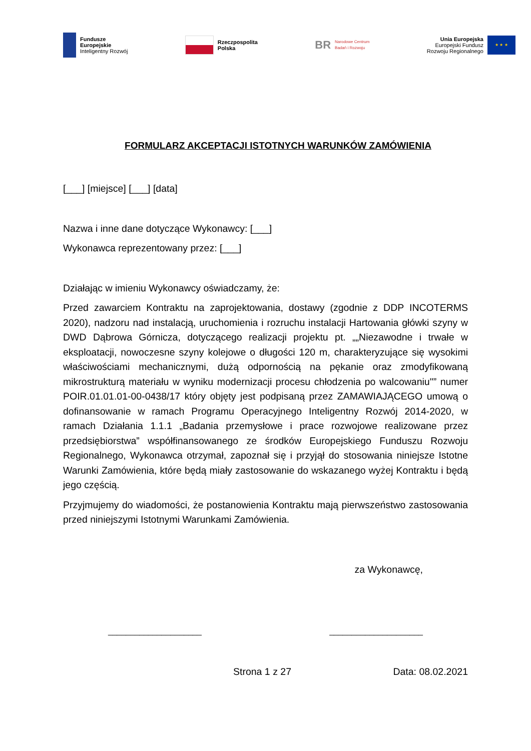Fundusze
Europejskie
Inteligentny Rozwój
Rzeczpospolita
Polska
BR
Narodowe Centrum
Badań i Rozwoju
Unia Europejska
Europejski Fundusz
Rozwoju Regionalnego
★ ★ ★
FORMULARZ AKCEPTACJI ISTOTNYCH WARUNKÓW ZAMÓWIENIA
[___] [miejsce] [___] [data]
Nazwa i inne dane dotyczące Wykonawcy: [___]
Wykonawca reprezentowany przez: [___]
Działając w imieniu Wykonawcy oświadczamy, że:
Przed zawarciem Kontraktu na zaprojektowania, dostawy (zgodnie z DDP INCOTERMS 2020), nadzoru nad instalacją, uruchomienia i rozruchu instalacji Hartowania główki szyny w DWD Dąbrowa Górnicza, dotyczącego realizacji projektu pt. „„Niezawodne i trwałe w eksploatacji, nowoczesne szyny kolejowe o długości 120 m, charakteryzujące się wysokimi właściwościami mechanicznymi, dużą odpornością na pękanie oraz zmodyfikowaną mikrostrukturą materiału w wyniku modernizacji procesu chłodzenia po walcowaniu"” numer POIR.01.01.01-00-0438/17 który objęty jest podpisaną przez ZAMAWIAJĄCEGO umową o dofinansowanie w ramach Programu Operacyjnego Inteligentny Rozwój 2014-2020, w ramach Działania 1.1.1 „Badania przemysłowe i prace rozwojowe realizowane przez przedsiębiorstwa” współfinansowanego ze środków Europejskiego Funduszu Rozwoju Regionalnego, Wykonawca otrzymał, zapoznał się i przyjął do stosowania niniejsze Istotne Warunki Zamówienia, które będą miały zastosowanie do wskazanego wyżej Kontraktu i będą jego częścią.
Przyjmujemy do wiadomości, że postanowienia Kontraktu mają pierwszeństwo zastosowania przed niniejszymi Istotnymi Warunkami Zamówienia.
za Wykonawcę,
_____________________ _____________________
Strona 1 z 27 Data: 08.02.2021